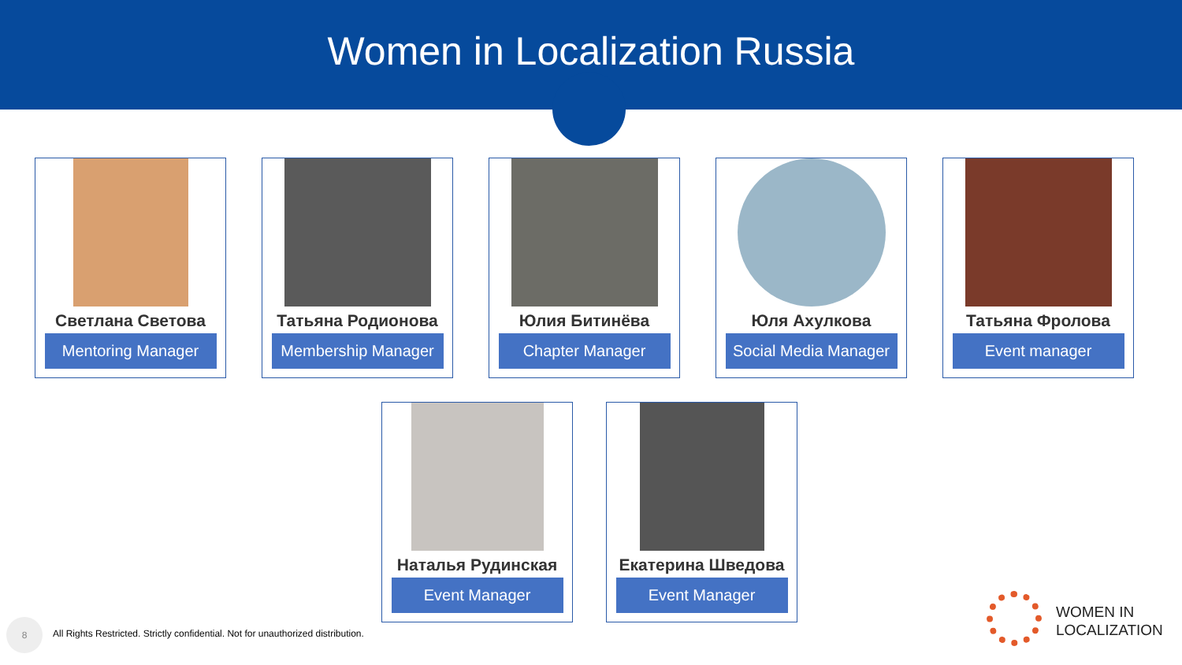Women in Localization Russia
Светлана Светова
Mentoring Manager
Татьяна Родионова
Membership Manager
Юлия Битинёва
Chapter Manager
Юля Ахулкова
Social Media Manager
Татьяна Фролова
Event manager
Наталья Рудинская
Event Manager
Екатерина Шведова
Event Manager
8
All Rights Restricted. Strictly confidential. Not for unauthorized distribution.
WOMEN IN
LOCALIZATION